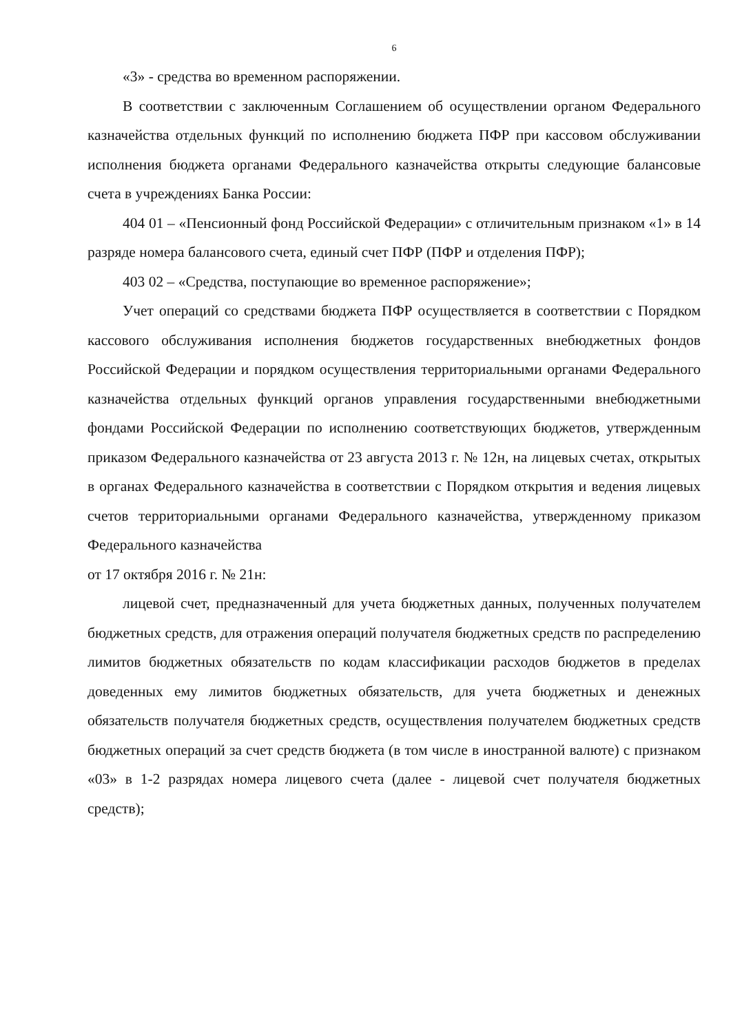6
«3» - средства во временном распоряжении.
В соответствии с заключенным Соглашением об осуществлении органом Федерального казначейства отдельных функций по исполнению бюджета ПФР при кассовом обслуживании исполнения бюджета органами Федерального казначейства открыты следующие балансовые счета в учреждениях Банка России:
404 01 – «Пенсионный фонд Российской Федерации» с отличительным признаком «1» в 14 разряде номера балансового счета, единый счет ПФР (ПФР и отделения ПФР);
403 02 – «Средства, поступающие во временное распоряжение»;
Учет операций со средствами бюджета ПФР осуществляется в соответствии с Порядком кассового обслуживания исполнения бюджетов государственных внебюджетных фондов Российской Федерации и порядком осуществления территориальными органами Федерального казначейства отдельных функций органов управления государственными внебюджетными фондами Российской Федерации по исполнению соответствующих бюджетов, утвержденным приказом Федерального казначейства от 23 августа 2013 г. № 12н, на лицевых счетах, открытых в органах Федерального казначейства в соответствии с Порядком открытия и ведения лицевых счетов территориальными органами Федерального казначейства, утвержденному приказом Федерального казначейства
от 17 октября 2016 г. № 21н:
лицевой счет, предназначенный для учета бюджетных данных, полученных получателем бюджетных средств, для отражения операций получателя бюджетных средств по распределению лимитов бюджетных обязательств по кодам классификации расходов бюджетов в пределах доведенных ему лимитов бюджетных обязательств, для учета бюджетных и денежных обязательств получателя бюджетных средств, осуществления получателем бюджетных средств бюджетных операций за счет средств бюджета (в том числе в иностранной валюте) с признаком «03» в 1-2 разрядах номера лицевого счета (далее - лицевой счет получателя бюджетных средств);